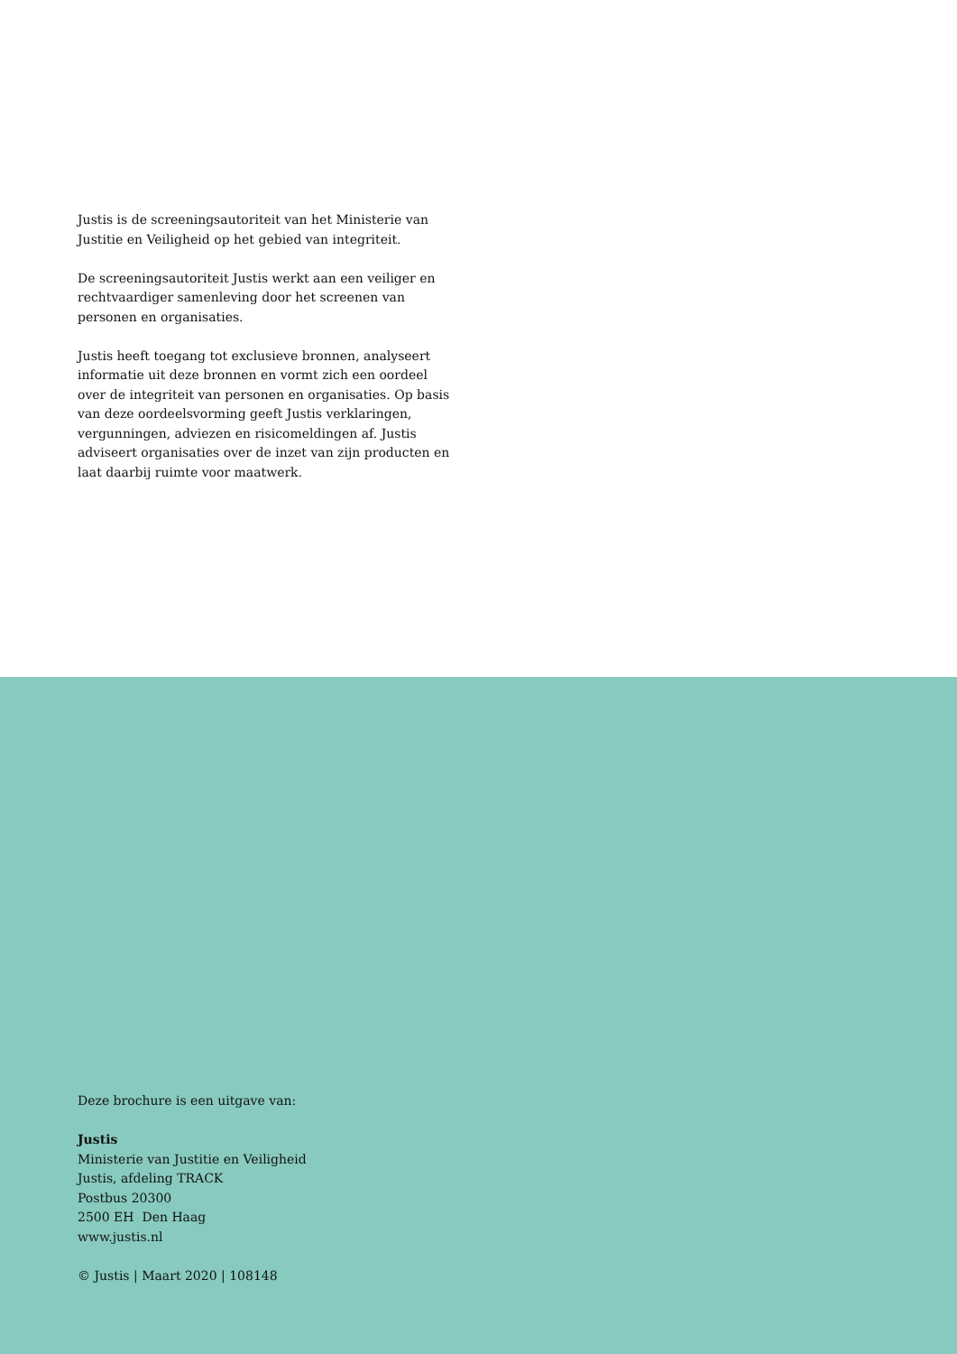Justis is de screeningsautoriteit van het Ministerie van Justitie en Veiligheid op het gebied van integriteit.
De screeningsautoriteit Justis werkt aan een veiliger en rechtvaardiger samenleving door het screenen van personen en organisaties.
Justis heeft toegang tot exclusieve bronnen, analyseert informatie uit deze bronnen en vormt zich een oordeel over de integriteit van personen en organisaties. Op basis van deze oordeelsvorming geeft Justis verklaringen, vergunningen, adviezen en risicomeldingen af. Justis adviseert organisaties over de inzet van zijn producten en laat daarbij ruimte voor maatwerk.
Deze brochure is een uitgave van:
Justis
Ministerie van Justitie en Veiligheid
Justis, afdeling TRACK
Postbus 20300
2500 EH Den Haag
www.justis.nl
© Justis | Maart 2020 | 108148